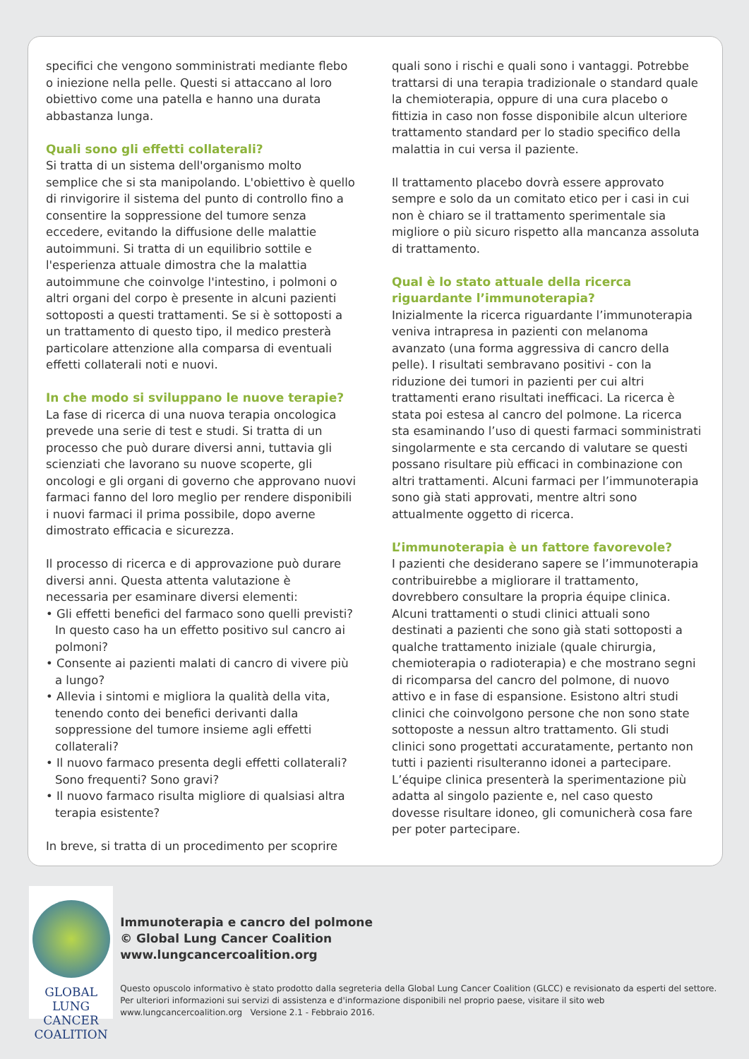specifici che vengono somministrati mediante flebo o iniezione nella pelle. Questi si attaccano al loro obiettivo come una patella e hanno una durata abbastanza lunga.
Quali sono gli effetti collaterali?
Si tratta di un sistema dell'organismo molto semplice che si sta manipolando. L'obiettivo è quello di rinvigorire il sistema del punto di controllo fino a consentire la soppressione del tumore senza eccedere, evitando la diffusione delle malattie autoimmuni. Si tratta di un equilibrio sottile e l'esperienza attuale dimostra che la malattia autoimmune che coinvolge l'intestino, i polmoni o altri organi del corpo è presente in alcuni pazienti sottoposti a questi trattamenti. Se si è sottoposti a un trattamento di questo tipo, il medico presterà particolare attenzione alla comparsa di eventuali effetti collaterali noti e nuovi.
In che modo si sviluppano le nuove terapie?
La fase di ricerca di una nuova terapia oncologica prevede una serie di test e studi. Si tratta di un processo che può durare diversi anni, tuttavia gli scienziati che lavorano su nuove scoperte, gli oncologi e gli organi di governo che approvano nuovi farmaci fanno del loro meglio per rendere disponibili i nuovi farmaci il prima possibile, dopo averne dimostrato efficacia e sicurezza.
Il processo di ricerca e di approvazione può durare diversi anni. Questa attenta valutazione è necessaria per esaminare diversi elementi:
• Gli effetti benefici del farmaco sono quelli previsti? In questo caso ha un effetto positivo sul cancro ai polmoni?
• Consente ai pazienti malati di cancro di vivere più a lungo?
• Allevia i sintomi e migliora la qualità della vita, tenendo conto dei benefici derivanti dalla soppressione del tumore insieme agli effetti collaterali?
• Il nuovo farmaco presenta degli effetti collaterali? Sono frequenti? Sono gravi?
• Il nuovo farmaco risulta migliore di qualsiasi altra terapia esistente?
In breve, si tratta di un procedimento per scoprire
quali sono i rischi e quali sono i vantaggi. Potrebbe trattarsi di una terapia tradizionale o standard quale la chemioterapia, oppure di una cura placebo o fittizia in caso non fosse disponibile alcun ulteriore trattamento standard per lo stadio specifico della malattia in cui versa il paziente.
Il trattamento placebo dovrà essere approvato sempre e solo da un comitato etico per i casi in cui non è chiaro se il trattamento sperimentale sia migliore o più sicuro rispetto alla mancanza assoluta di trattamento.
Qual è lo stato attuale della ricerca riguardante l’immunoterapia?
Inizialmente la ricerca riguardante l’immunoterapia veniva intrapresa in pazienti con melanoma avanzato (una forma aggressiva di cancro della pelle). I risultati sembravano positivi - con la riduzione dei tumori in pazienti per cui altri trattamenti erano risultati inefficaci. La ricerca è stata poi estesa al cancro del polmone. La ricerca sta esaminando l’uso di questi farmaci somministrati singolarmente e sta cercando di valutare se questi possano risultare più efficaci in combinazione con altri trattamenti. Alcuni farmaci per l’immunoterapia sono già stati approvati, mentre altri sono attualmente oggetto di ricerca.
L’immunoterapia è un fattore favorevole?
I pazienti che desiderano sapere se l’immunoterapia contribuirebbe a migliorare il trattamento, dovrebbero consultare la propria équipe clinica. Alcuni trattamenti o studi clinici attuali sono destinati a pazienti che sono già stati sottoposti a qualche trattamento iniziale (quale chirurgia, chemioterapia o radioterapia) e che mostrano segni di ricomparsa del cancro del polmone, di nuovo attivo e in fase di espansione. Esistono altri studi clinici che coinvolgono persone che non sono state sottoposte a nessun altro trattamento. Gli studi clinici sono progettati accuratamente, pertanto non tutti i pazienti risulteranno idonei a partecipare. L’équipe clinica presenterà la sperimentazione più adatta al singolo paziente e, nel caso questo dovesse risultare idoneo, gli comunicherà cosa fare per poter partecipare.
GLOBAL LUNG CANCER
COALITION
Immunoterapia e cancro del polmone
© Global Lung Cancer Coalition
www.lungcancercoalition.org
Questo opuscolo informativo è stato prodotto dalla segreteria della Global Lung Cancer Coalition (GLCC) e revisionato da esperti del settore. Per ulteriori informazioni sui servizi di assistenza e d'informazione disponibili nel proprio paese, visitare il sito web www.lungcancercoalition.org Versione 2.1 - Febbraio 2016.